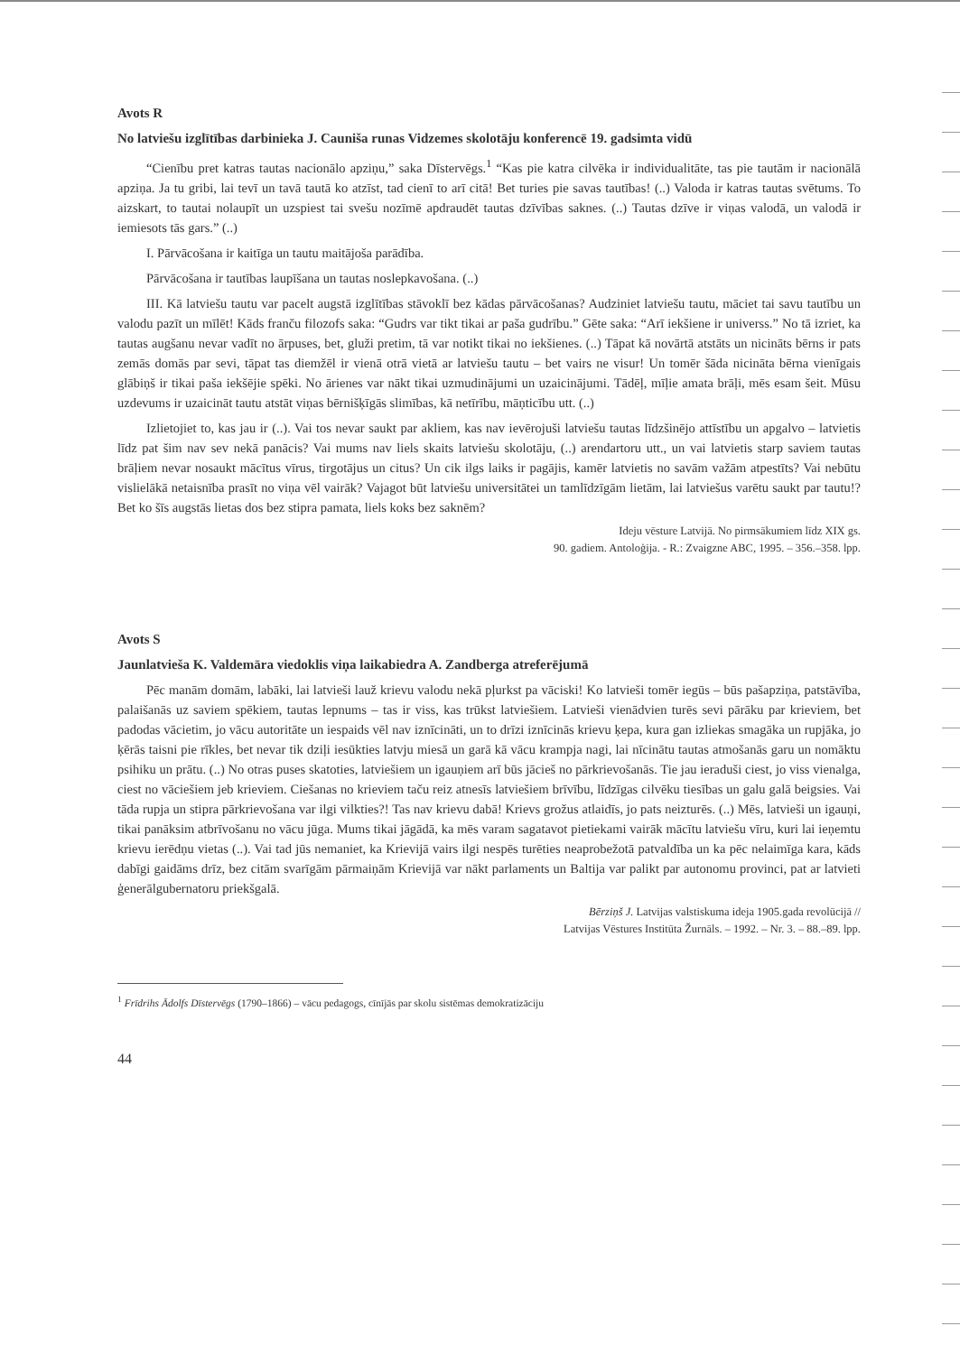Avots R
No latviešu izglītības darbinieka J. Cauniša runas Vidzemes skolotāju konferencē 19. gadsimta vidū
“Cienību pret katras tautas nacionālo apziņu,” saka Dīstervēgs.<sup>1</sup> “Kas pie katra cilvēka ir individualitāte, tas pie tautām ir nacionālā apziņa. Ja tu gribi, lai tevī un tavā tautā ko atzīst, tad cienī to arī citā! Bet turies pie savas tautības! (..) Valoda ir katras tautas svētums. To aizskart, to tautai nolaupīt un uzspiest tai svešu nozīmē apdraudēt tautas dzīvības saknes. (..) Tautas dzīve ir viņas valodā, un valodā ir iemiesots tās gars.” (..)
I. Pārvācošana ir kaitīga un tautu maitājoša parādība.
Pārvācošana ir tautības laupīšana un tautas noslepkavošana. (..)
III. Kā latviešu tautu var pacelt augstā izglītības stāvoklī bez kādas pārvācošanas? Audziniet latviešu tautu, māciet tai savu tautību un valodu pazīt un mīlēt! Kāds franču filozofs saka: “Gudrs var tikt tikai ar paša gudrību.” Gēte saka: “Arī iekšiene ir universs.” No tā izriet, ka tautas augšanu nevar vadīt no ārpuses, bet, gluži pretim, tā var notikt tikai no iekšienes. (..) Tāpat kā novārtā atstāts un nicināts bērns ir pats zemās domās par sevi, tāpat tas diemžēl ir vienā otrā vietā ar latviešu tautu – bet vairs ne visur! Un tomēr šāda nicināta bērna vienīgais glābiņš ir tikai paša iekšējie spēki. No ārienes var nākt tikai uzmudinājumi un uzaicinājumi. Tādēļ, mīļie amata brāļi, mēs esam šeit. Mūsu uzdevums ir uzaicināt tautu atstāt viņas bērnišķīgās slimības, kā netīrību, māņticību utt. (..)
Izlietojiet to, kas jau ir (..). Vai tos nevar saukt par akliem, kas nav ievērojuši latviešu tautas līdzšinējo attīstību un apgalvo – latvietis līdz pat šim nav sev nekā panācis? Vai mums nav liels skaits latviešu skolotāju, (..) arendartoru utt., un vai latvietis starp saviem tautas brāļiem nevar nosaukt mācītus vīrus, tirgotājus un citus? Un cik ilgs laiks ir pagājis, kamēr latvietis no savām važām atpestīts? Vai nebūtu vislielākā netaisnība prasīt no viņa vēl vairāk? Vajagot būt latviešu universitātei un tamlīdzīgām lietām, lai latviešus varētu saukt par tautu!? Bet ko šīs augstās lietas dos bez stipra pamata, liels koks bez saknēm?
Ideju vēsture Latvijā. No pirmsākumiem līdz XIX gs.
90. gadiem. Antoloģija. - R.: Zvaigzne ABC, 1995. – 356.–358. lpp.
Avots S
Jaunlatvieša K. Valdemāra viedoklis viņa laikabiedra A. Zandberga atreferējumā
Pēc manām domām, labāki, lai latvieši lauž krievu valodu nekā pļurkst pa vāciski! Ko latvieši tomēr iegūs – būs pašapziņa, patstāvība, palaišanās uz saviem spēkiem, tautas lepnums – tas ir viss, kas trūkst latviešiem. Latvieši vienādvien turēs sevi pārāku par krieviem, bet padodas vācietim, jo vācu autoritāte un iespaids vēl nav iznīcināti, un to drīzi iznīcinās krievu ķepa, kura gan izliekas smagāka un rupjāka, jo ķērās taisni pie rīkles, bet nevar tik dziļi iesūkties latvju miesā un garā kā vācu krampja nagi, lai nīcinātu tautas atmošanās garu un nomāktu psihiku un prātu. (..) No otras puses skatoties, latviešiem un igauņiem arī būs jācieš no pārkrievošanās. Tie jau ieraduši ciest, jo viss vienalga, ciest no vāciešiem jeb krieviem. Ciešanas no krieviem taču reiz atnesīs latviešiem brīvību, līdzīgas cilvēku tiesības un galu galā beigsies. Vai tāda rupja un stipra pārkrievošana var ilgi vilkties?! Tas nav krievu dabā! Krievs grožus atlaidīs, jo pats neizturēs. (..) Mēs, latvieši un igauņi, tikai panāksim atbrīvošanu no vācu jūga. Mums tikai jāgādā, ka mēs varam sagatavot pietiekami vairāk mācītu latviešu vīru, kuri lai ieņemtu krievu ierēdņu vietas (..). Vai tad jūs nemaniet, ka Krievijā vairs ilgi nespēs turēties neaprobežotā patvaldība un ka pēc nelaimīga kara, kāds dabīgi gaidāms drīz, bez citām svarīgām pārmaiņām Krievijā var nākt parlaments un Baltija var palikt par autonomu provinci, pat ar latvieti ģenerālgubernatoru priekšgalā.
Bērziņš J. Latvijas valstiskuma ideja 1905.gada revolūcijā //
Latvijas Vēstures Institūta Žurnāls. – 1992. – Nr. 3. – 88.–89. lpp.
<sup>1</sup> Frīdrihs Ādolfs Dīstervēgs (1790–1866) – vācu pedagogs, cīnījās par skolu sistēmas demokratizāciju
44